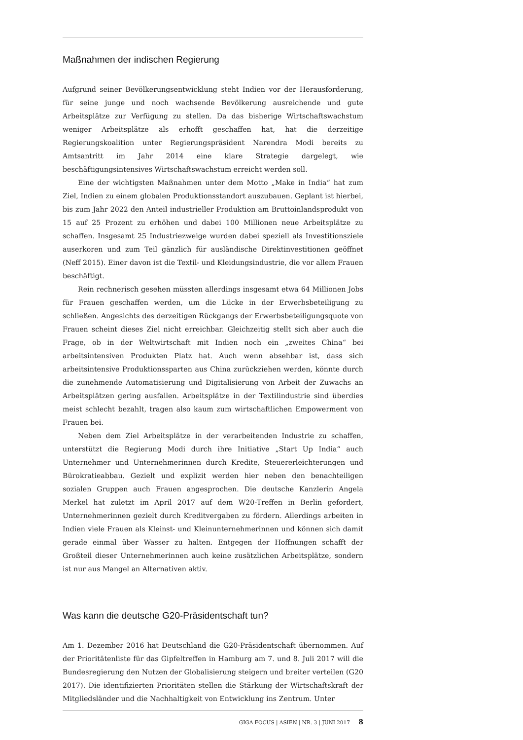Maßnahmen der indischen Regierung
Aufgrund seiner Bevölkerungsentwicklung steht Indien vor der Herausforderung, für seine junge und noch wachsende Bevölkerung ausreichende und gute Arbeitsplätze zur Verfügung zu stellen. Da das bisherige Wirtschaftswachstum weniger Arbeitsplätze als erhofft geschaffen hat, hat die derzeitige Regierungskoalition unter Regierungspräsident Narendra Modi bereits zu Amtsantritt im Jahr 2014 eine klare Strategie dargelegt, wie beschäftigungsintensives Wirtschaftswachstum erreicht werden soll.
Eine der wichtigsten Maßnahmen unter dem Motto „Make in India“ hat zum Ziel, Indien zu einem globalen Produktionsstandort auszubauen. Geplant ist hierbei, bis zum Jahr 2022 den Anteil industrieller Produktion am Bruttoinlandsprodukt von 15 auf 25 Prozent zu erhöhen und dabei 100 Millionen neue Arbeitsplätze zu schaffen. Insgesamt 25 Industriezweige wurden dabei speziell als Investitionsziele auserkoren und zum Teil gänzlich für ausländische Direktinvestitionen geöffnet (Neff 2015). Einer davon ist die Textil- und Kleidungsindustrie, die vor allem Frauen beschäftigt.
Rein rechnerisch gesehen müssten allerdings insgesamt etwa 64 Millionen Jobs für Frauen geschaffen werden, um die Lücke in der Erwerbsbeteiligung zu schließen. Angesichts des derzeitigen Rückgangs der Erwerbsbeteiligungsquote von Frauen scheint dieses Ziel nicht erreichbar. Gleichzeitig stellt sich aber auch die Frage, ob in der Weltwirtschaft mit Indien noch ein „zweites China“ bei arbeitsintensiven Produkten Platz hat. Auch wenn absehbar ist, dass sich arbeitsintensive Produktionssparten aus China zurückziehen werden, könnte durch die zunehmende Automatisierung und Digitalisierung von Arbeit der Zuwachs an Arbeitsplätzen gering ausfallen. Arbeitsplätze in der Textilindustrie sind überdies meist schlecht bezahlt, tragen also kaum zum wirtschaftlichen Empowerment von Frauen bei.
Neben dem Ziel Arbeitsplätze in der verarbeitenden Industrie zu schaffen, unterstützt die Regierung Modi durch ihre Initiative „Start Up India“ auch Unternehmer und Unternehmerinnen durch Kredite, Steuererleichterungen und Bürokratieabbau. Gezielt und explizit werden hier neben den benachteiligen sozialen Gruppen auch Frauen angesprochen. Die deutsche Kanzlerin Angela Merkel hat zuletzt im April 2017 auf dem W20-Treffen in Berlin gefordert, Unternehmerinnen gezielt durch Kreditvergaben zu fördern. Allerdings arbeiten in Indien viele Frauen als Kleinst- und Kleinunternehmerinnen und können sich damit gerade einmal über Wasser zu halten. Entgegen der Hoffnungen schafft der Großteil dieser Unternehmerinnen auch keine zusätzlichen Arbeitsplätze, sondern ist nur aus Mangel an Alternativen aktiv.
Was kann die deutsche G20-Präsidentschaft tun?
Am 1. Dezember 2016 hat Deutschland die G20-Präsidentschaft übernommen. Auf der Prioritätenliste für das Gipfeltreffen in Hamburg am 7. und 8. Juli 2017 will die Bundesregierung den Nutzen der Globalisierung steigern und breiter verteilen (G20 2017). Die identifizierten Prioritäten stellen die Stärkung der Wirtschaftskraft der Mitgliedsländer und die Nachhaltigkeit von Entwicklung ins Zentrum. Unter
GIGA FOCUS | ASIEN | NR. 3 | JUNI 2017 8